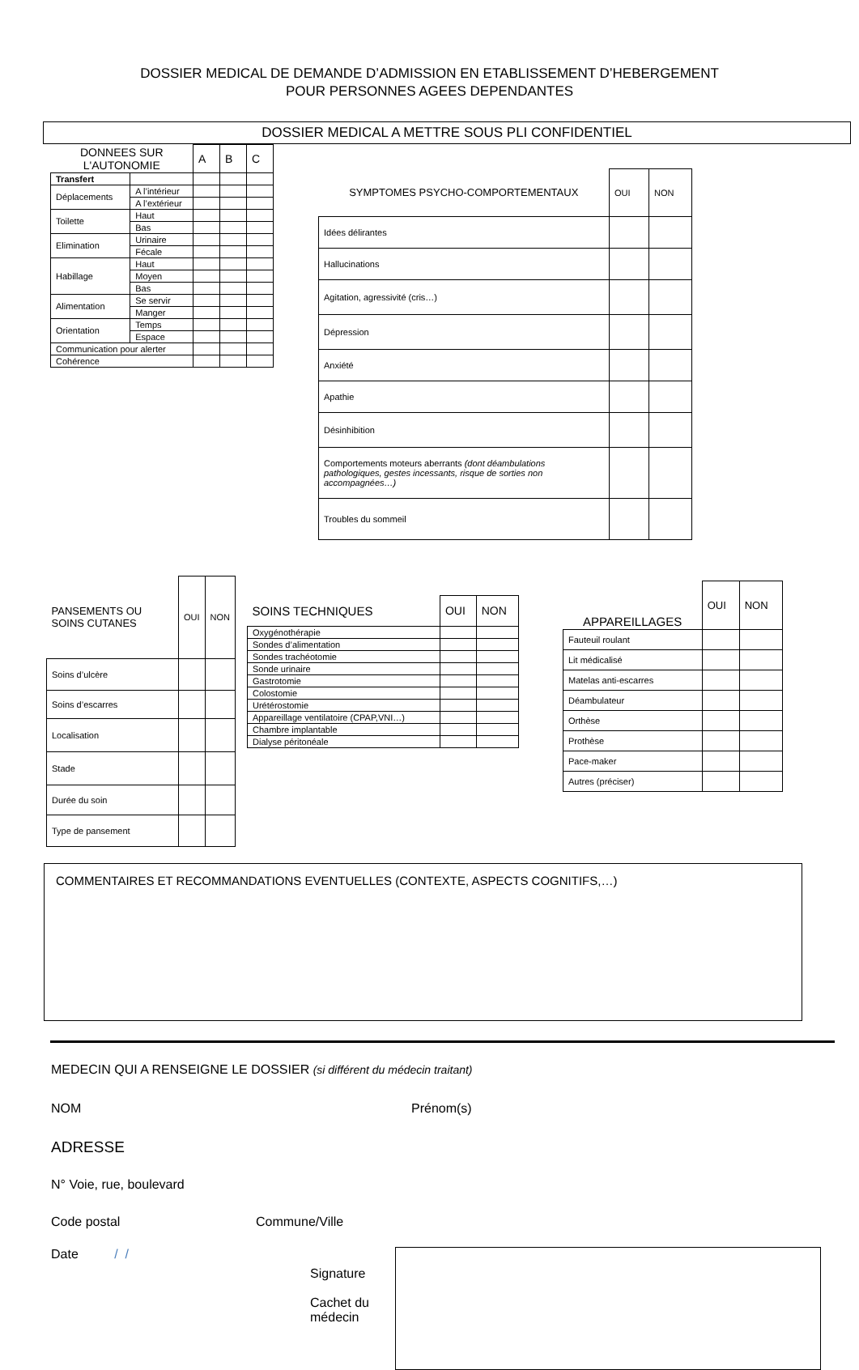DOSSIER MEDICAL DE DEMANDE D’ADMISSION EN ETABLISSEMENT D’HEBERGEMENT
POUR PERSONNES AGEES DEPENDANTES
DOSSIER MEDICAL A METTRE SOUS PLI CONFIDENTIEL
| DONNEES SUR L'AUTONOMIE | | A | B | C |
| --- | --- | --- | --- | --- |
| Transfert | | | | |
| Déplacements | A l’intérieur | | | |
| | A l’extérieur | | | |
| Toilette | Haut | | | |
| | Bas | | | |
| Elimination | Urinaire | | | |
| | Fécale | | | |
| Habillage | Haut | | | |
| | Moyen | | | |
| | Bas | | | |
| Alimentation | Se servir | | | |
| | Manger | | | |
| Orientation | Temps | | | |
| | Espace | | | |
| Communication pour alerter | | | | |
| Cohérence | | | | |
| SYMPTOMES PSYCHO-COMPORTEMENTAUX | OUI | NON |
| --- | --- | --- |
| Idées délirantes | | |
| Hallucinations | | |
| Agitation, agressivité (cris…) | | |
| Dépression | | |
| Anxiété | | |
| Apathie | | |
| Désinhibition | | |
| Comportements moteurs aberrants (dont déambulations pathologiques, gestes incessants, risque de sorties non accompagnées…) | | |
| Troubles du sommeil | | |
| PANSEMENTS OU SOINS CUTANES | OUI | NON |
| --- | --- | --- |
| Soins d’ulcère | | |
| Soins d’escarres | | |
| Localisation | | |
| Stade | | |
| Durée du soin | | |
| Type de pansement | | |
| SOINS TECHNIQUES | OUI | NON |
| --- | --- | --- |
| Oxygénothérapie | | |
| Sondes d’alimentation | | |
| Sondes trachéotomie | | |
| Sonde urinaire | | |
| Gastrotomie | | |
| Colostomie | | |
| Urétérostomie | | |
| Appareillage ventilatoire (CPAP,VNI…) | | |
| Chambre implantable | | |
| Dialyse péritonéale | | |
| APPAREILLAGES | OUI | NON |
| --- | --- | --- |
| Fauteuil roulant | | |
| Lit médicalisé | | |
| Matelas anti-escarres | | |
| Déambulateur | | |
| Orthèse | | |
| Prothèse | | |
| Pace-maker | | |
| Autres (préciser) | | |
COMMENTAIRES ET RECOMMANDATIONS EVENTUELLES (CONTEXTE, ASPECTS COGNITIFS,…)
MEDECIN QUI A RENSEIGNE LE DOSSIER (si différent du médecin traitant)
NOM Prénom(s)
ADRESSE
N° Voie, rue, boulevard
Code postal Commune/Ville
Date / /
Signature
Cachet du médecin